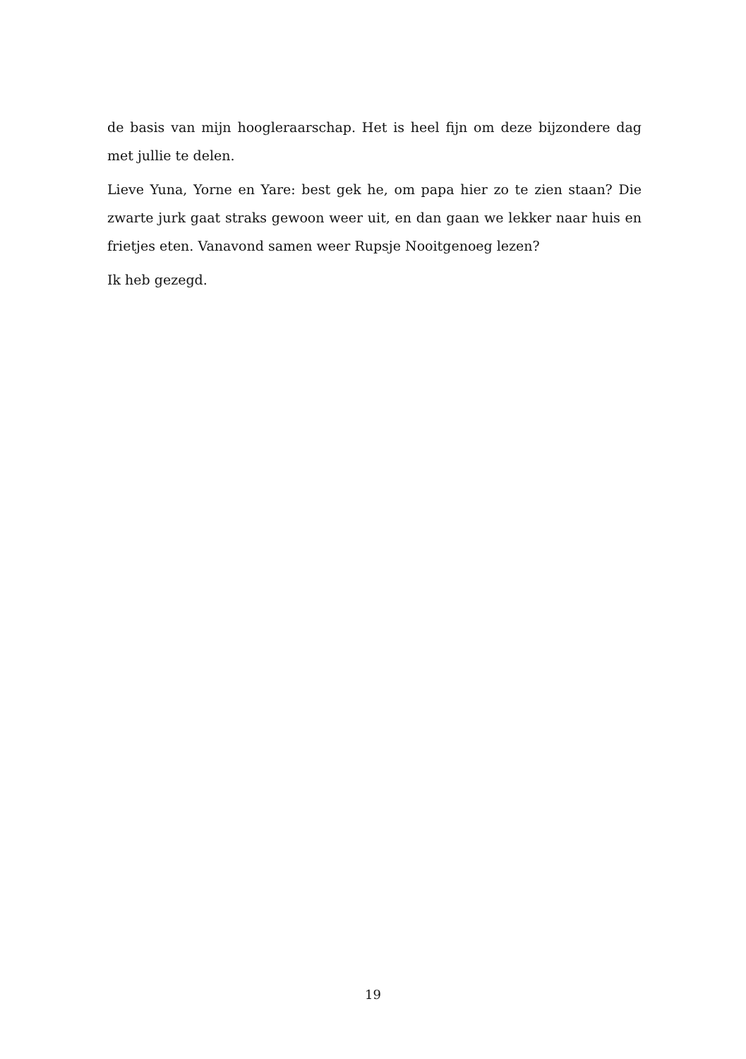de basis van mijn hoogleraarschap. Het is heel fijn om deze bijzondere dag met jullie te delen.
Lieve Yuna, Yorne en Yare: best gek he, om papa hier zo te zien staan? Die zwarte jurk gaat straks gewoon weer uit, en dan gaan we lekker naar huis en frietjes eten. Vanavond samen weer Rupsje Nooitgenoeg lezen?
Ik heb gezegd.
19